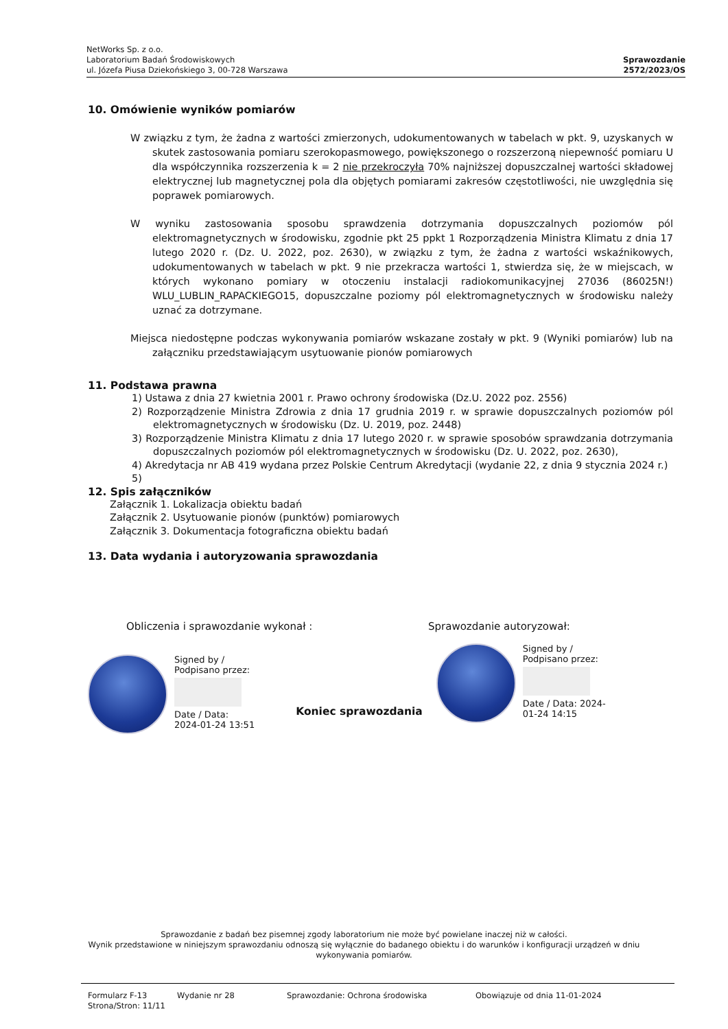NetWorks Sp. z o.o.
Laboratorium Badań Środowiskowych
ul. Józefa Piusa Dziekońskiego 3, 00-728 Warszawa
Sprawozdanie
2572/2023/OS
10. Omówienie wyników pomiarów
W związku z tym, że żadna z wartości zmierzonych, udokumentowanych w tabelach w pkt. 9, uzyskanych w skutek zastosowania pomiaru szerokopasmowego, powiększonego o rozszerzoną niepewność pomiaru U dla współczynnika rozszerzenia k = 2 nie przekroczyła 70% najniższej dopuszczalnej wartości składowej elektrycznej lub magnetycznej pola dla objętych pomiarami zakresów częstotliwości, nie uwzględnia się poprawek pomiarowych.
W wyniku zastosowania sposobu sprawdzenia dotrzymania dopuszczalnych poziomów pól elektromagnetycznych w środowisku, zgodnie pkt 25 ppkt 1 Rozporządzenia Ministra Klimatu z dnia 17 lutego 2020 r. (Dz. U. 2022, poz. 2630), w związku z tym, że żadna z wartości wskaźnikowych, udokumentowanych w tabelach w pkt. 9 nie przekracza wartości 1, stwierdza się, że w miejscach, w których wykonano pomiary w otoczeniu instalacji radiokomunikacyjnej 27036 (86025N!) WLU_LUBLIN_RAPACKIEGO15, dopuszczalne poziomy pól elektromagnetycznych w środowisku należy uznać za dotrzymane.
Miejsca niedostępne podczas wykonywania pomiarów wskazane zostały w pkt. 9 (Wyniki pomiarów) lub na załączniku przedstawiającym usytuowanie pionów pomiarowych
11. Podstawa prawna
1) Ustawa z dnia 27 kwietnia 2001 r. Prawo ochrony środowiska (Dz.U. 2022 poz. 2556)
2) Rozporządzenie Ministra Zdrowia z dnia 17 grudnia 2019 r. w sprawie dopuszczalnych poziomów pól elektromagnetycznych w środowisku (Dz. U. 2019, poz. 2448)
3) Rozporządzenie Ministra Klimatu z dnia 17 lutego 2020 r. w sprawie sposobów sprawdzania dotrzymania dopuszczalnych poziomów pól elektromagnetycznych w środowisku (Dz. U. 2022, poz. 2630),
4) Akredytacja nr AB 419 wydana przez Polskie Centrum Akredytacji (wydanie 22, z dnia 9 stycznia 2024 r.)
5)
12. Spis załączników
Załącznik 1. Lokalizacja obiektu badań
Załącznik 2. Usytuowanie pionów (punktów) pomiarowych
Załącznik 3. Dokumentacja fotograficzna obiektu badań
13. Data wydania i autoryzowania sprawozdania
Obliczenia i sprawozdanie wykonał : Sprawozdanie autoryzował:
Signed by /
Podpisano przez:
Date / Data:
2024-01-24 13:51
Koniec sprawozdania
Signed by /
Podpisano przez:
Date / Data: 2024-
01-24 14:15
Sprawozdanie z badań bez pisemnej zgody laboratorium nie może być powielane inaczej niż w całości.
Wynik przedstawione w niniejszym sprawozdaniu odnoszą się wyłącznie do badanego obiektu i do warunków i konfiguracji urządzeń w dniu wykonywania pomiarów.
Formularz F-13 Wydanie nr 28 Sprawozdanie: Ochrona środowiska Obowiązuje od dnia 11-01-2024
Strona/Stron: 11/11